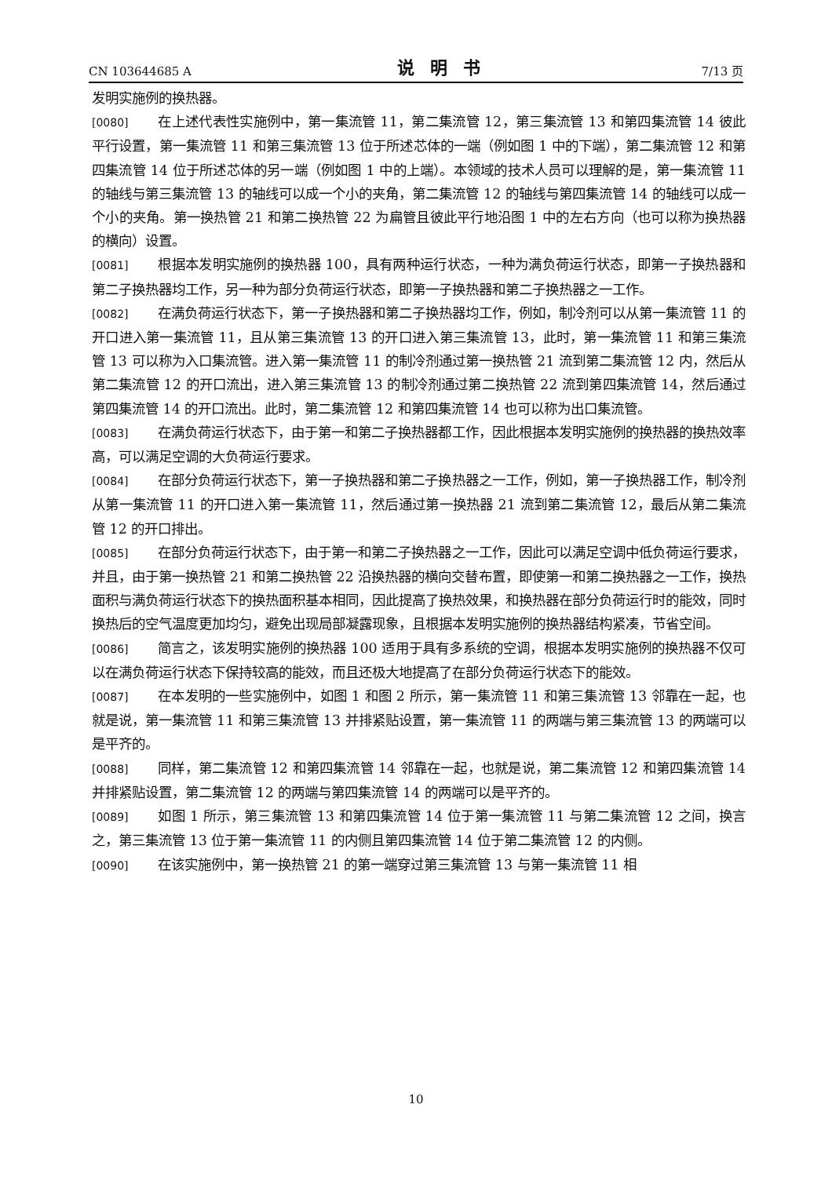CN 103644685 A 说明书 7/13 页
发明实施例的换热器。
[0080] 在上述代表性实施例中，第一集流管 11，第二集流管 12，第三集流管 13 和第四集流管 14 彼此平行设置，第一集流管 11 和第三集流管 13 位于所述芯体的一端（例如图 1 中的下端），第二集流管 12 和第四集流管 14 位于所述芯体的另一端（例如图 1 中的上端）。本领域的技术人员可以理解的是，第一集流管 11 的轴线与第三集流管 13 的轴线可以成一个小的夹角，第二集流管 12 的轴线与第四集流管 14 的轴线可以成一个小的夹角。第一换热管 21 和第二换热管 22 为扁管且彼此平行地沿图 1 中的左右方向（也可以称为换热器的横向）设置。
[0081] 根据本发明实施例的换热器 100，具有两种运行状态，一种为满负荷运行状态，即第一子换热器和第二子换热器均工作，另一种为部分负荷运行状态，即第一子换热器和第二子换热器之一工作。
[0082] 在满负荷运行状态下，第一子换热器和第二子换热器均工作，例如，制冷剂可以从第一集流管 11 的开口进入第一集流管 11，且从第三集流管 13 的开口进入第三集流管 13，此时，第一集流管 11 和第三集流管 13 可以称为入口集流管。进入第一集流管 11 的制冷剂通过第一换热管 21 流到第二集流管 12 内，然后从第二集流管 12 的开口流出，进入第三集流管 13 的制冷剂通过第二换热管 22 流到第四集流管 14，然后通过第四集流管 14 的开口流出。此时，第二集流管 12 和第四集流管 14 也可以称为出口集流管。
[0083] 在满负荷运行状态下，由于第一和第二子换热器都工作，因此根据本发明实施例的换热器的换热效率高，可以满足空调的大负荷运行要求。
[0084] 在部分负荷运行状态下，第一子换热器和第二子换热器之一工作，例如，第一子换热器工作，制冷剂从第一集流管 11 的开口进入第一集流管 11，然后通过第一换热器 21 流到第二集流管 12，最后从第二集流管 12 的开口排出。
[0085] 在部分负荷运行状态下，由于第一和第二子换热器之一工作，因此可以满足空调中低负荷运行要求，并且，由于第一换热管 21 和第二换热管 22 沿换热器的横向交替布置，即使第一和第二换热器之一工作，换热面积与满负荷运行状态下的换热面积基本相同，因此提高了换热效果，和换热器在部分负荷运行时的能效，同时换热后的空气温度更加均匀，避免出现局部凝露现象，且根据本发明实施例的换热器结构紧凑，节省空间。
[0086] 简言之，该发明实施例的换热器 100 适用于具有多系统的空调，根据本发明实施例的换热器不仅可以在满负荷运行状态下保持较高的能效，而且还极大地提高了在部分负荷运行状态下的能效。
[0087] 在本发明的一些实施例中，如图 1 和图 2 所示，第一集流管 11 和第三集流管 13 邻靠在一起，也就是说，第一集流管 11 和第三集流管 13 并排紧贴设置，第一集流管 11 的两端与第三集流管 13 的两端可以是平齐的。
[0088] 同样，第二集流管 12 和第四集流管 14 邻靠在一起，也就是说，第二集流管 12 和第四集流管 14 并排紧贴设置，第二集流管 12 的两端与第四集流管 14 的两端可以是平齐的。
[0089] 如图 1 所示，第三集流管 13 和第四集流管 14 位于第一集流管 11 与第二集流管 12 之间，换言之，第三集流管 13 位于第一集流管 11 的内侧且第四集流管 14 位于第二集流管 12 的内侧。
[0090] 在该实施例中，第一换热管 21 的第一端穿过第三集流管 13 与第一集流管 11 相
10